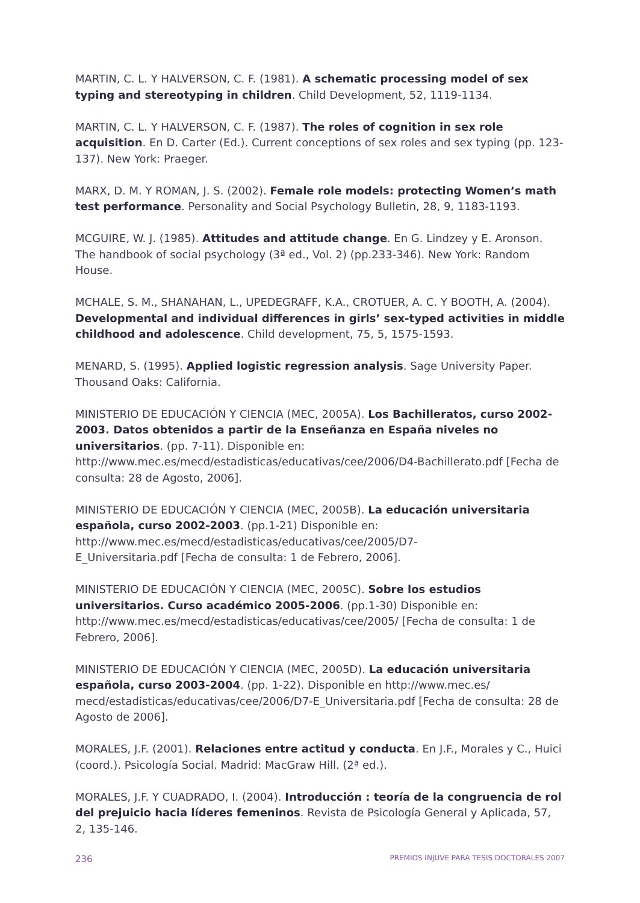MARTIN, C. L. Y HALVERSON, C. F. (1981). A schematic processing model of sex typing and stereotyping in children. Child Development, 52, 1119-1134.
MARTIN, C. L. Y HALVERSON, C. F. (1987). The roles of cognition in sex role acquisition. En D. Carter (Ed.). Current conceptions of sex roles and sex typing (pp. 123-137). New York: Praeger.
MARX, D. M. Y ROMAN, J. S. (2002). Female role models: protecting Women’s math test performance. Personality and Social Psychology Bulletin, 28, 9, 1183-1193.
MCGUIRE, W. J. (1985). Attitudes and attitude change. En G. Lindzey y E. Aronson. The handbook of social psychology (3ª ed., Vol. 2) (pp.233-346). New York: Random House.
MCHALE, S. M., SHANAHAN, L., UPEDEGRAFF, K.A., CROTUER, A. C. Y BOOTH, A. (2004). Developmental and individual differences in girls’ sex-typed activities in middle childhood and adolescence. Child development, 75, 5, 1575-1593.
MENARD, S. (1995). Applied logistic regression analysis. Sage University Paper. Thousand Oaks: California.
MINISTERIO DE EDUCACIÓN Y CIENCIA (MEC, 2005A). Los Bachilleratos, curso 2002-2003. Datos obtenidos a partir de la Enseñanza en España niveles no universitarios. (pp. 7-11). Disponible en: http://www.mec.es/mecd/estadisticas/educativas/cee/2006/D4-Bachillerato.pdf [Fecha de consulta: 28 de Agosto, 2006].
MINISTERIO DE EDUCACIÓN Y CIENCIA (MEC, 2005B). La educación universitaria española, curso 2002-2003. (pp.1-21) Disponible en:
http://www.mec.es/mecd/estadisticas/educativas/cee/2005/D7-
E_Universitaria.pdf [Fecha de consulta: 1 de Febrero, 2006].
MINISTERIO DE EDUCACIÓN Y CIENCIA (MEC, 2005C). Sobre los estudios universitarios. Curso académico 2005-2006. (pp.1-30) Disponible en:
http://www.mec.es/mecd/estadisticas/educativas/cee/2005/ [Fecha de consulta: 1 de Febrero, 2006].
MINISTERIO DE EDUCACIÓN Y CIENCIA (MEC, 2005D). La educación universitaria española, curso 2003-2004. (pp. 1-22). Disponible en http://www.mec.es/ mecd/estadisticas/educativas/cee/2006/D7-E_Universitaria.pdf [Fecha de consulta: 28 de Agosto de 2006].
MORALES, J.F. (2001). Relaciones entre actitud y conducta. En J.F., Morales y C., Huici (coord.). Psicología Social. Madrid: MacGraw Hill. (2ª ed.).
MORALES, J.F. Y CUADRADO, I. (2004). Introducción : teoría de la congruencia de rol del prejuicio hacia líderes femeninos. Revista de Psicología General y Aplicada, 57, 2, 135-146.
236 PREMIOS INJUVE PARA TESIS DOCTORALES 2007